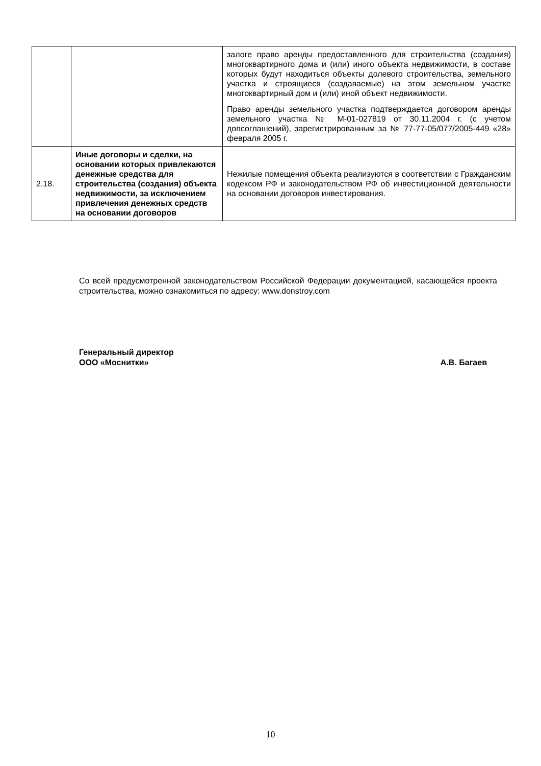| | | залоге право аренды предоставленного для строительства (создания) многоквартирного дома и (или) иного объекта недвижимости, в составе которых будут находиться объекты долевого строительства, земельного участка и строящиеся (создаваемые) на этом земельном участке многоквартирный дом и (или) иной объект недвижимости. Право аренды земельного участка подтверждается договором аренды земельного участка № М-01-027819 от 30.11.2004 г. (с учетом допсоглашений), зарегистрированным за № 77-77-05/077/2005-449 «28» февраля 2005 г. |
| 2.18. | Иные договоры и сделки, на основании которых привлекаются денежные средства для строительства (создания) объекта недвижимости, за исключением привлечения денежных средств на основании договоров | Нежилые помещения объекта реализуются в соответствии с Гражданским кодексом РФ и законодательством РФ об инвестиционной деятельности на основании договоров инвестирования. |
Со всей предусмотренной законодательством Российской Федерации документацией, касающейся проекта строительства, можно ознакомиться по адресу: www.donstroy.com
Генеральный директор
ООО «Моснитки» А.В. Багаев
10